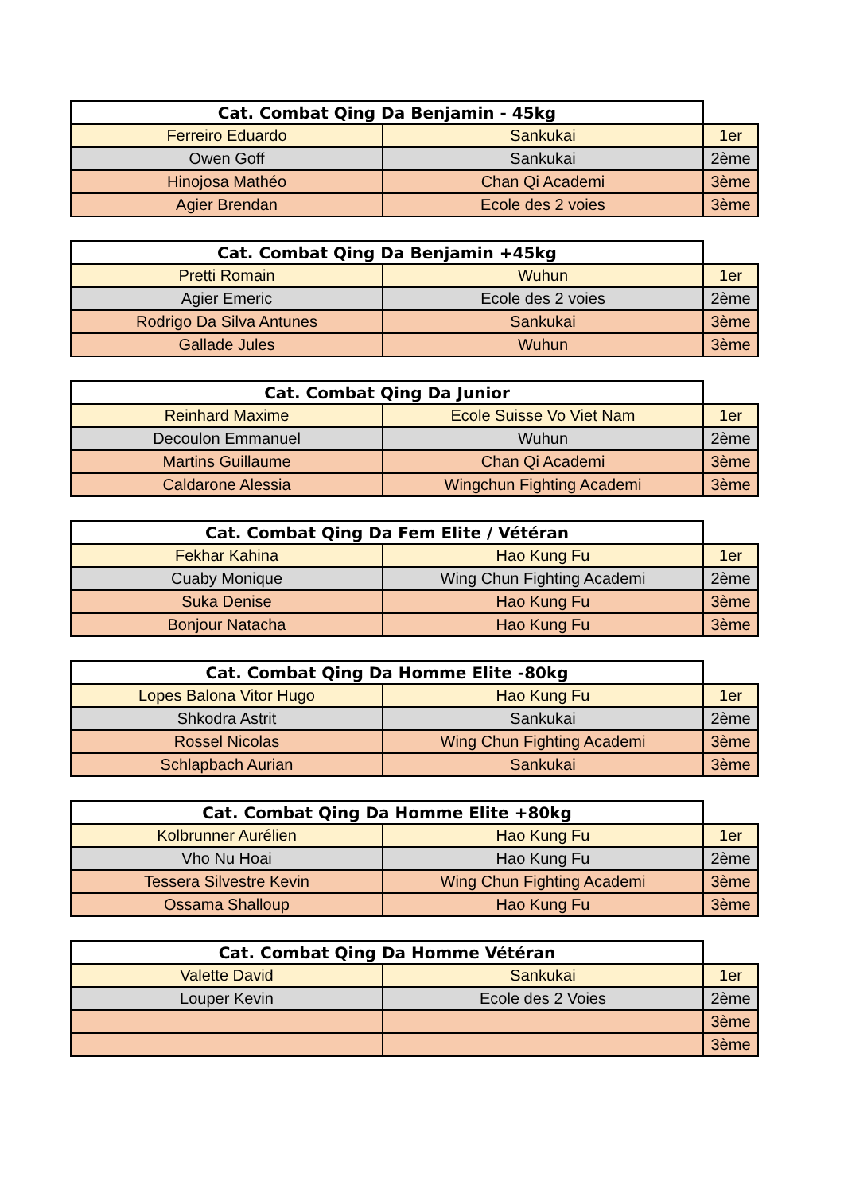| Cat. Combat Qing Da Benjamin - 45kg | | |
| --- | --- | --- |
| Ferreiro Eduardo | Sankukai | 1er |
| Owen Goff | Sankukai | 2ème |
| Hinojosa Mathéo | Chan Qi Academi | 3ème |
| Agier Brendan | Ecole des 2 voies | 3ème |
| Cat. Combat Qing Da Benjamin +45kg | | |
| --- | --- | --- |
| Pretti Romain | Wuhun | 1er |
| Agier Emeric | Ecole des 2 voies | 2ème |
| Rodrigo Da Silva Antunes | Sankukai | 3ème |
| Gallade Jules | Wuhun | 3ème |
| Cat. Combat Qing Da Junior | | |
| --- | --- | --- |
| Reinhard Maxime | Ecole Suisse Vo Viet Nam | 1er |
| Decoulon Emmanuel | Wuhun | 2ème |
| Martins Guillaume | Chan Qi Academi | 3ème |
| Caldarone Alessia | Wingchun Fighting Academi | 3ème |
| Cat. Combat Qing Da Fem Elite / Vétéran | | |
| --- | --- | --- |
| Fekhar Kahina | Hao Kung Fu | 1er |
| Cuaby Monique | Wing Chun Fighting Academi | 2ème |
| Suka Denise | Hao Kung Fu | 3ème |
| Bonjour Natacha | Hao Kung Fu | 3ème |
| Cat. Combat Qing Da Homme Elite -80kg | | |
| --- | --- | --- |
| Lopes Balona Vitor Hugo | Hao Kung Fu | 1er |
| Shkodra Astrit | Sankukai | 2ème |
| Rossel Nicolas | Wing Chun Fighting Academi | 3ème |
| Schlapbach Aurian | Sankukai | 3ème |
| Cat. Combat Qing Da Homme Elite +80kg | | |
| --- | --- | --- |
| Kolbrunner Aurélien | Hao Kung Fu | 1er |
| Vho Nu Hoai | Hao Kung Fu | 2ème |
| Tessera Silvestre Kevin | Wing Chun Fighting Academi | 3ème |
| Ossama Shalloup | Hao Kung Fu | 3ème |
| Cat. Combat Qing Da Homme Vétéran | | |
| --- | --- | --- |
| Valette David | Sankukai | 1er |
| Louper Kevin | Ecole des 2 Voies | 2ème |
| | | 3ème |
| | | 3ème |